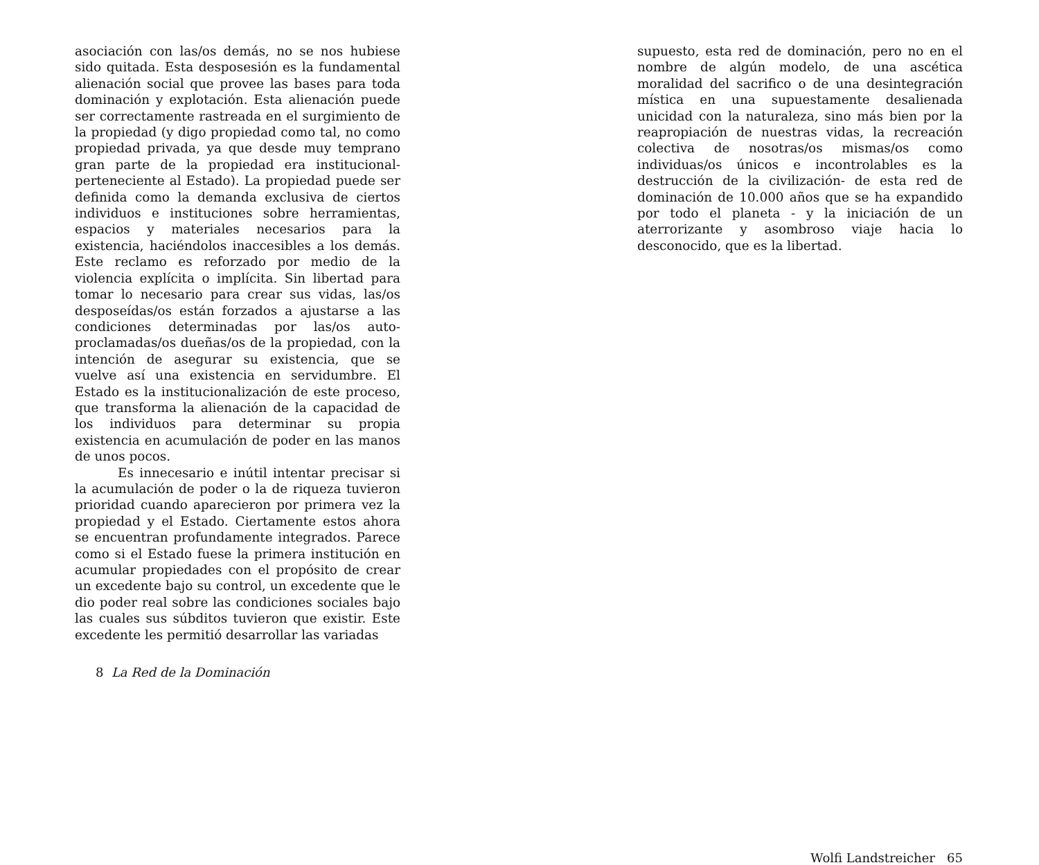asociación con las/os demás, no se nos hubiese sido quitada. Esta desposesión es la fundamental alienación social que provee las bases para toda dominación y explotación. Esta alienación puede ser correctamente rastreada en el surgimiento de la propiedad (y digo propiedad como tal, no como propiedad privada, ya que desde muy temprano gran parte de la propiedad era institucional- perteneciente al Estado). La propiedad puede ser definida como la demanda exclusiva de ciertos individuos e instituciones sobre herramientas, espacios y materiales necesarios para la existencia, haciéndolos inaccesibles a los demás. Este reclamo es reforzado por medio de la violencia explícita o implícita. Sin libertad para tomar lo necesario para crear sus vidas, las/os desposeídas/os están forzados a ajustarse a las condiciones determinadas por las/os auto-proclamadas/os dueñas/os de la propiedad, con la intención de asegurar su existencia, que se vuelve así una existencia en servidumbre. El Estado es la institucionalización de este proceso, que transforma la alienación de la capacidad de los individuos para determinar su propia existencia en acumulación de poder en las manos de unos pocos.
Es innecesario e inútil intentar precisar si la acumulación de poder o la de riqueza tuvieron prioridad cuando aparecieron por primera vez la propiedad y el Estado. Ciertamente estos ahora se encuentran profundamente integrados. Parece como si el Estado fuese la primera institución en acumular propiedades con el propósito de crear un excedente bajo su control, un excedente que le dio poder real sobre las condiciones sociales bajo las cuales sus súbditos tuvieron que existir. Este excedente les permitió desarrollar las variadas
8 La Red de la Dominación
supuesto, esta red de dominación, pero no en el nombre de algún modelo, de una ascética moralidad del sacrifico o de una desintegración mística en una supuestamente desalienada unicidad con la naturaleza, sino más bien por la reapropiación de nuestras vidas, la recreación colectiva de nosotras/os mismas/os como individuas/os únicos e incontrolables es la destrucción de la civilización- de esta red de dominación de 10.000 años que se ha expandido por todo el planeta - y la iniciación de un aterrorizante y asombroso viaje hacia lo desconocido, que es la libertad.
Wolfi Landstreicher 65